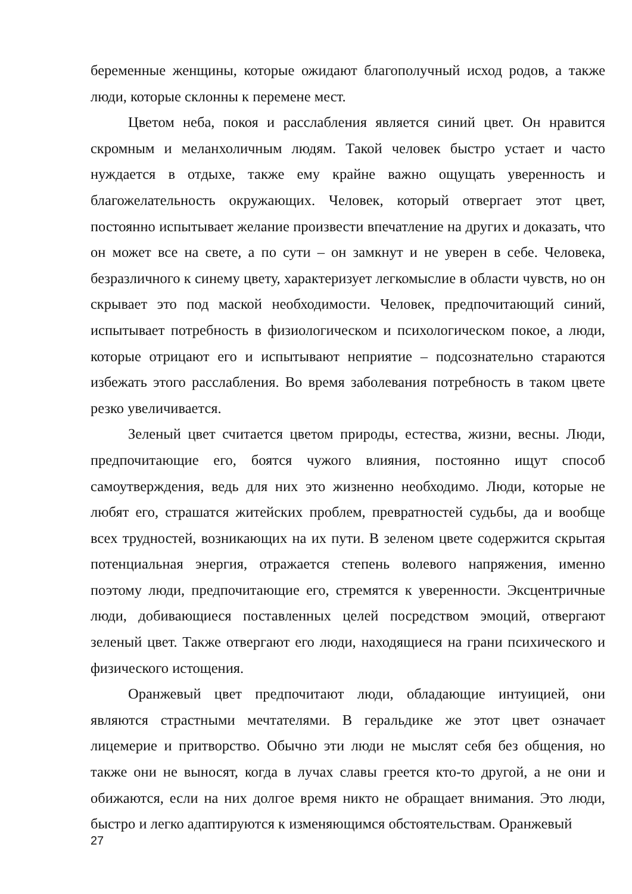беременные женщины, которые ожидают благополучный исход родов, а также люди, которые склонны к перемене мест.
Цветом неба, покоя и расслабления является синий цвет. Он нравится скромным и меланхоличным людям. Такой человек быстро устает и часто нуждается в отдыхе, также ему крайне важно ощущать уверенность и благожелательность окружающих. Человек, который отвергает этот цвет, постоянно испытывает желание произвести впечатление на других и доказать, что он может все на свете, а по сути – он замкнут и не уверен в себе. Человека, безразличного к синему цвету, характеризует легкомыслие в области чувств, но он скрывает это под маской необходимости. Человек, предпочитающий синий, испытывает потребность в физиологическом и психологическом покое, а люди, которые отрицают его и испытывают неприятие – подсознательно стараются избежать этого расслабления. Во время заболевания потребность в таком цвете резко увеличивается.
Зеленый цвет считается цветом природы, естества, жизни, весны. Люди, предпочитающие его, боятся чужого влияния, постоянно ищут способ самоутверждения, ведь для них это жизненно необходимо. Люди, которые не любят его, страшатся житейских проблем, превратностей судьбы, да и вообще всех трудностей, возникающих на их пути. В зеленом цвете содержится скрытая потенциальная энергия, отражается степень волевого напряжения, именно поэтому люди, предпочитающие его, стремятся к уверенности. Эксцентричные люди, добивающиеся поставленных целей посредством эмоций, отвергают зеленый цвет. Также отвергают его люди, находящиеся на грани психического и физического истощения.
Оранжевый цвет предпочитают люди, обладающие интуицией, они являются страстными мечтателями. В геральдике же этот цвет означает лицемерие и притворство. Обычно эти люди не мыслят себя без общения, но также они не выносят, когда в лучах славы греется кто-то другой, а не они и обижаются, если на них долгое время никто не обращает внимания. Это люди, быстро и легко адаптируются к изменяющимся обстоятельствам. Оранжевый
27